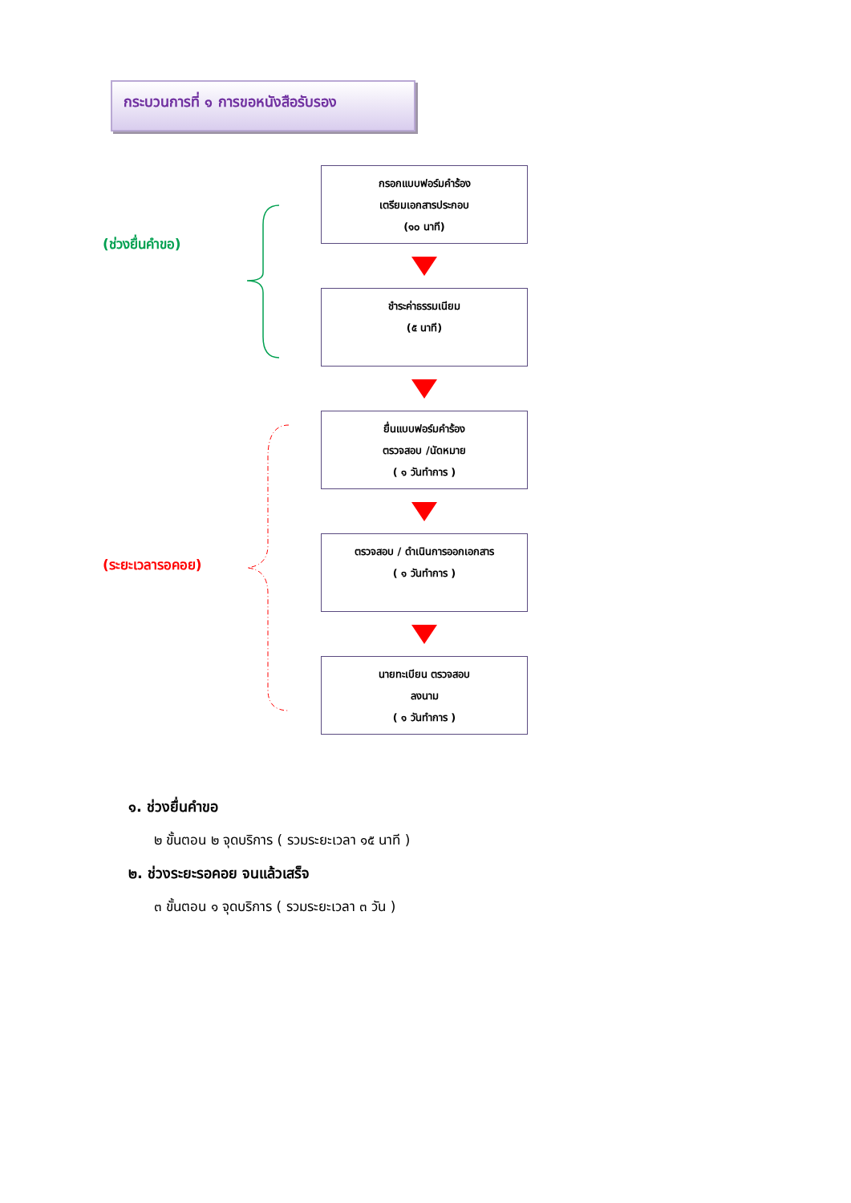กระบวนการที่ ๑ การขอหนังสือรับรอง
(ช่วงยื่นคำขอ)
(ระยะเวลารอคอย)
กรอกแบบฟอร์มคำร้อง
เตรียมเอกสารประกอบ
(๑๐ นาที)
ชำระค่าธรรมเนียม
(๕ นาที)
ยื่นแบบฟอร์มคำร้อง
ตรวจสอบ /นัดหมาย
( ๑ วันทำการ )
ตรวจสอบ / ดำเนินการออกเอกสาร
( ๑ วันทำการ )
นายทะเบียน ตรวจสอบ
ลงนาม
( ๑ วันทำการ )
๑. ช่วงยื่นคำขอ
๒ ขั้นตอน ๒ จุดบริการ ( รวมระยะเวลา ๑๕ นาที )
๒. ช่วงระยะรอคอย จนแล้วเสร็จ
๓ ขั้นตอน ๑ จุดบริการ ( รวมระยะเวลา ๓ วัน )